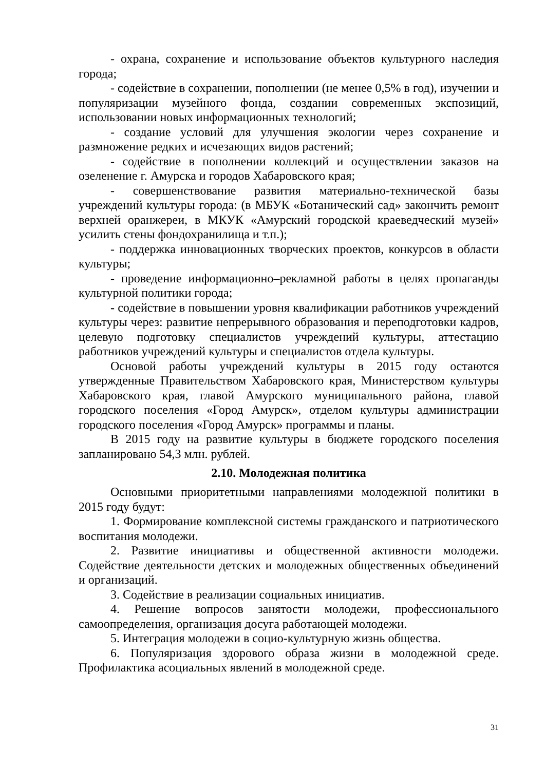- охрана, сохранение и использование объектов культурного наследия города;
- содействие в сохранении, пополнении (не менее 0,5% в год), изучении и популяризации музейного фонда, создании современных экспозиций, использовании новых информационных технологий;
- создание условий для улучшения экологии через сохранение и размножение редких и исчезающих видов растений;
- содействие в пополнении коллекций и осуществлении заказов на озеленение г. Амурска и городов Хабаровского края;
- совершенствование развития материально-технической базы учреждений культуры города: (в МБУК «Ботанический сад» закончить ремонт верхней оранжереи, в МКУК «Амурский городской краеведческий музей» усилить стены фондохранилища и т.п.);
- поддержка инновационных творческих проектов, конкурсов в области культуры;
- проведение информационно–рекламной работы в целях пропаганды культурной политики города;
- содействие в повышении уровня квалификации работников учреждений культуры через: развитие непрерывного образования и переподготовки кадров, целевую подготовку специалистов учреждений культуры, аттестацию работников учреждений культуры и специалистов отдела культуры.
Основой работы учреждений культуры в 2015 году остаются утвержденные Правительством Хабаровского края, Министерством культуры Хабаровского края, главой Амурского муниципального района, главой городского поселения «Город Амурск», отделом культуры администрации городского поселения «Город Амурск» программы и планы.
В 2015 году на развитие культуры в бюджете городского поселения запланировано 54,3 млн. рублей.
2.10. Молодежная политика
Основными приоритетными направлениями молодежной политики в 2015 году будут:
1. Формирование комплексной системы гражданского и патриотического воспитания молодежи.
2. Развитие инициативы и общественной активности молодежи. Содействие деятельности детских и молодежных общественных объединений и организаций.
3. Содействие в реализации социальных инициатив.
4. Решение вопросов занятости молодежи, профессионального самоопределения, организация досуга работающей молодежи.
5. Интеграция молодежи в социо-культурную жизнь общества.
6. Популяризация здорового образа жизни в молодежной среде. Профилактика асоциальных явлений в молодежной среде.
31